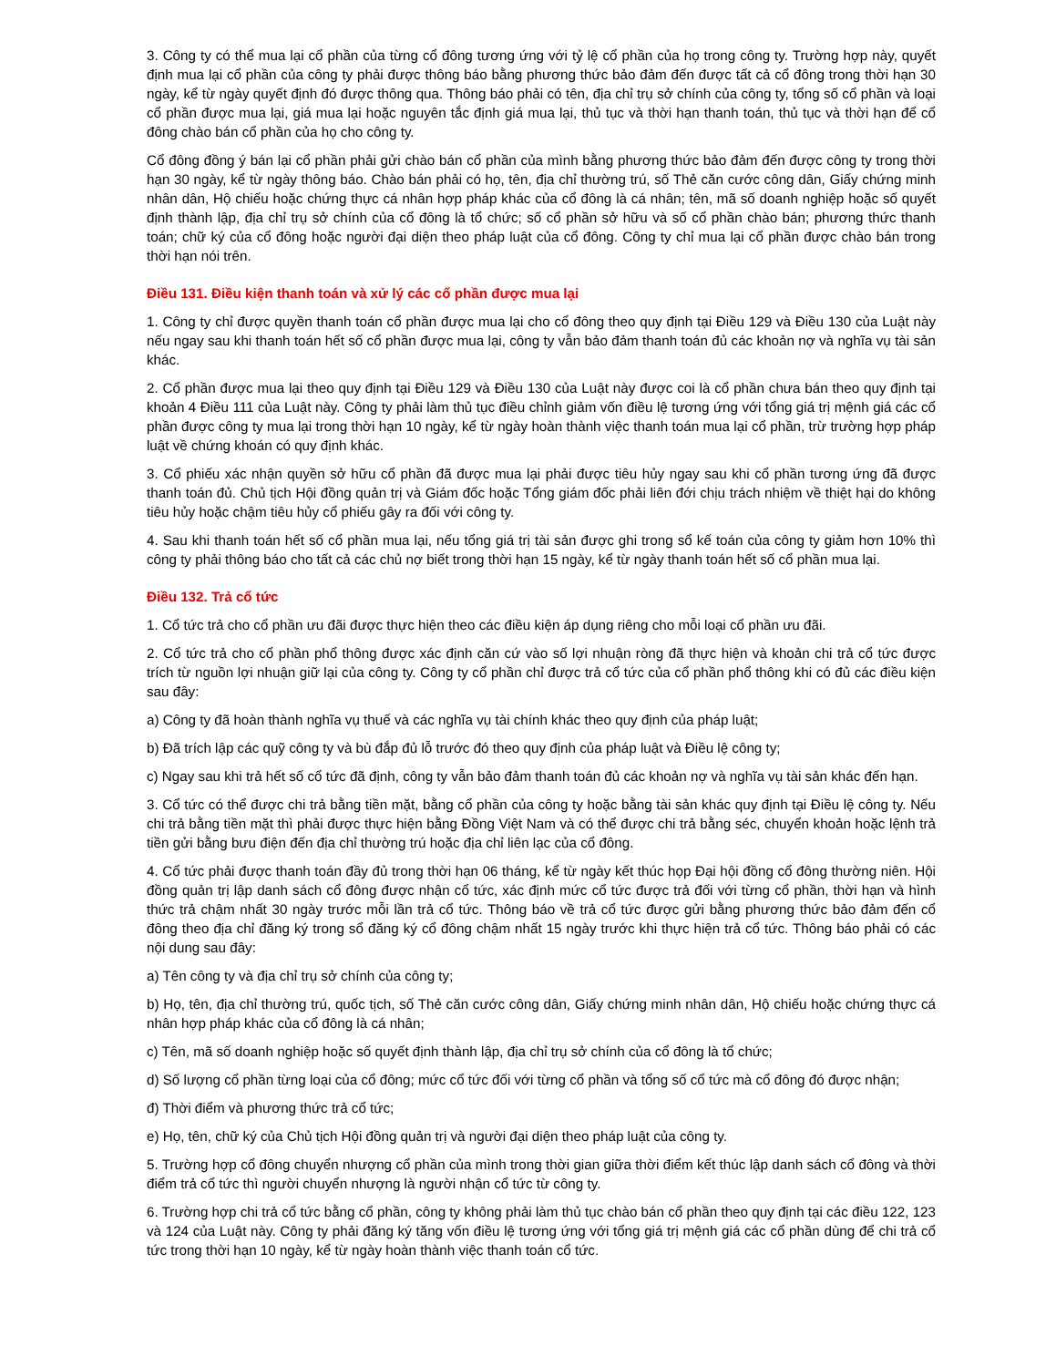3. Công ty có thể mua lại cổ phần của từng cổ đông tương ứng với tỷ lệ cổ phần của họ trong công ty. Trường hợp này, quyết định mua lại cổ phần của công ty phải được thông báo bằng phương thức bảo đảm đến được tất cả cổ đông trong thời hạn 30 ngày, kể từ ngày quyết định đó được thông qua. Thông báo phải có tên, địa chỉ trụ sở chính của công ty, tổng số cổ phần và loại cổ phần được mua lại, giá mua lại hoặc nguyên tắc định giá mua lại, thủ tục và thời hạn thanh toán, thủ tục và thời hạn để cổ đông chào bán cổ phần của họ cho công ty.
Cổ đông đồng ý bán lại cổ phần phải gửi chào bán cổ phần của mình bằng phương thức bảo đảm đến được công ty trong thời hạn 30 ngày, kể từ ngày thông báo. Chào bán phải có họ, tên, địa chỉ thường trú, số Thẻ căn cước công dân, Giấy chứng minh nhân dân, Hộ chiếu hoặc chứng thực cá nhân hợp pháp khác của cổ đông là cá nhân; tên, mã số doanh nghiệp hoặc số quyết định thành lập, địa chỉ trụ sở chính của cổ đông là tổ chức; số cổ phần sở hữu và số cổ phần chào bán; phương thức thanh toán; chữ ký của cổ đông hoặc người đại diện theo pháp luật của cổ đông. Công ty chỉ mua lại cổ phần được chào bán trong thời hạn nói trên.
Điều 131. Điều kiện thanh toán và xử lý các cổ phần được mua lại
1. Công ty chỉ được quyền thanh toán cổ phần được mua lại cho cổ đông theo quy định tại Điều 129 và Điều 130 của Luật này nếu ngay sau khi thanh toán hết số cổ phần được mua lại, công ty vẫn bảo đảm thanh toán đủ các khoản nợ và nghĩa vụ tài sản khác.
2. Cổ phần được mua lại theo quy định tại Điều 129 và Điều 130 của Luật này được coi là cổ phần chưa bán theo quy định tại khoản 4 Điều 111 của Luật này. Công ty phải làm thủ tục điều chỉnh giảm vốn điều lệ tương ứng với tổng giá trị mệnh giá các cổ phần được công ty mua lại trong thời hạn 10 ngày, kể từ ngày hoàn thành việc thanh toán mua lại cổ phần, trừ trường hợp pháp luật về chứng khoán có quy định khác.
3. Cổ phiếu xác nhận quyền sở hữu cổ phần đã được mua lại phải được tiêu hủy ngay sau khi cổ phần tương ứng đã được thanh toán đủ. Chủ tịch Hội đồng quản trị và Giám đốc hoặc Tổng giám đốc phải liên đới chịu trách nhiệm về thiệt hại do không tiêu hủy hoặc chậm tiêu hủy cổ phiếu gây ra đối với công ty.
4. Sau khi thanh toán hết số cổ phần mua lại, nếu tổng giá trị tài sản được ghi trong sổ kế toán của công ty giảm hơn 10% thì công ty phải thông báo cho tất cả các chủ nợ biết trong thời hạn 15 ngày, kể từ ngày thanh toán hết số cổ phần mua lại.
Điều 132. Trả cổ tức
1. Cổ tức trả cho cổ phần ưu đãi được thực hiện theo các điều kiện áp dụng riêng cho mỗi loại cổ phần ưu đãi.
2. Cổ tức trả cho cổ phần phổ thông được xác định căn cứ vào số lợi nhuận ròng đã thực hiện và khoản chi trả cổ tức được trích từ nguồn lợi nhuận giữ lại của công ty. Công ty cổ phần chỉ được trả cổ tức của cổ phần phổ thông khi có đủ các điều kiện sau đây:
a) Công ty đã hoàn thành nghĩa vụ thuế và các nghĩa vụ tài chính khác theo quy định của pháp luật;
b) Đã trích lập các quỹ công ty và bù đắp đủ lỗ trước đó theo quy định của pháp luật và Điều lệ công ty;
c) Ngay sau khi trả hết số cổ tức đã định, công ty vẫn bảo đảm thanh toán đủ các khoản nợ và nghĩa vụ tài sản khác đến hạn.
3. Cổ tức có thể được chi trả bằng tiền mặt, bằng cổ phần của công ty hoặc bằng tài sản khác quy định tại Điều lệ công ty. Nếu chi trả bằng tiền mặt thì phải được thực hiện bằng Đồng Việt Nam và có thể được chi trả bằng séc, chuyển khoản hoặc lệnh trả tiền gửi bằng bưu điện đến địa chỉ thường trú hoặc địa chỉ liên lạc của cổ đông.
4. Cổ tức phải được thanh toán đầy đủ trong thời hạn 06 tháng, kể từ ngày kết thúc họp Đại hội đồng cổ đông thường niên. Hội đồng quản trị lập danh sách cổ đông được nhận cổ tức, xác định mức cổ tức được trả đối với từng cổ phần, thời hạn và hình thức trả chậm nhất 30 ngày trước mỗi lần trả cổ tức. Thông báo về trả cổ tức được gửi bằng phương thức bảo đảm đến cổ đông theo địa chỉ đăng ký trong sổ đăng ký cổ đông chậm nhất 15 ngày trước khi thực hiện trả cổ tức. Thông báo phải có các nội dung sau đây:
a) Tên công ty và địa chỉ trụ sở chính của công ty;
b) Họ, tên, địa chỉ thường trú, quốc tịch, số Thẻ căn cước công dân, Giấy chứng minh nhân dân, Hộ chiếu hoặc chứng thực cá nhân hợp pháp khác của cổ đông là cá nhân;
c) Tên, mã số doanh nghiệp hoặc số quyết định thành lập, địa chỉ trụ sở chính của cổ đông là tổ chức;
d) Số lượng cổ phần từng loại của cổ đông; mức cổ tức đối với từng cổ phần và tổng số cổ tức mà cổ đông đó được nhận;
đ) Thời điểm và phương thức trả cổ tức;
e) Họ, tên, chữ ký của Chủ tịch Hội đồng quản trị và người đại diện theo pháp luật của công ty.
5. Trường hợp cổ đông chuyển nhượng cổ phần của mình trong thời gian giữa thời điểm kết thúc lập danh sách cổ đông và thời điểm trả cổ tức thì người chuyển nhượng là người nhận cổ tức từ công ty.
6. Trường hợp chi trả cổ tức bằng cổ phần, công ty không phải làm thủ tục chào bán cổ phần theo quy định tại các điều 122, 123 và 124 của Luật này. Công ty phải đăng ký tăng vốn điều lệ tương ứng với tổng giá trị mệnh giá các cổ phần dùng để chi trả cổ tức trong thời hạn 10 ngày, kể từ ngày hoàn thành việc thanh toán cổ tức.